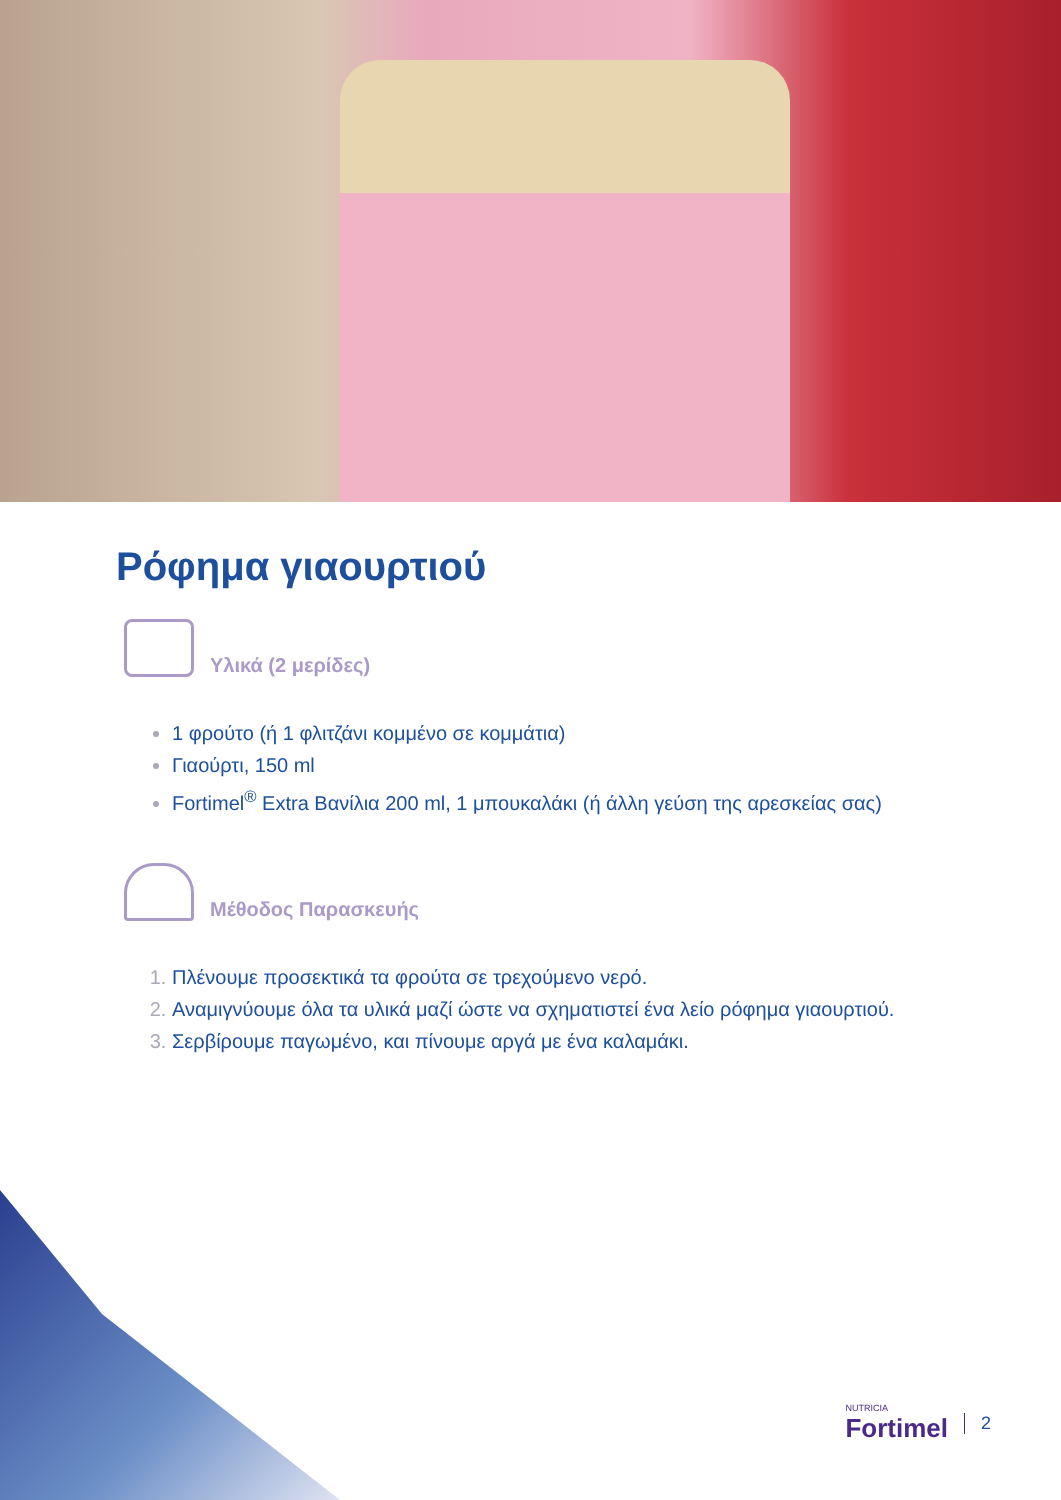Ρόφημα γιαουρτιού
Υλικά (2 μερίδες)
1 φρούτο (ή 1 φλιτζάνι κομμένο σε κομμάτια)
Γιαούρτι, 150 ml
Fortimel<sup>®</sup> Extra Βανίλια 200 ml, 1 μπουκαλάκι (ή άλλη γεύση της αρεσκείας σας)
Μέθοδος Παρασκευής
Πλένουμε προσεκτικά τα φρούτα σε τρεχούμενο νερό.
Αναμιγνύουμε όλα τα υλικά μαζί ώστε να σχηματιστεί ένα λείο ρόφημα γιαουρτιού.
Σερβίρουμε παγωμένο, και πίνουμε αργά με ένα καλαμάκι.
NUTRICIA
Fortimel
2